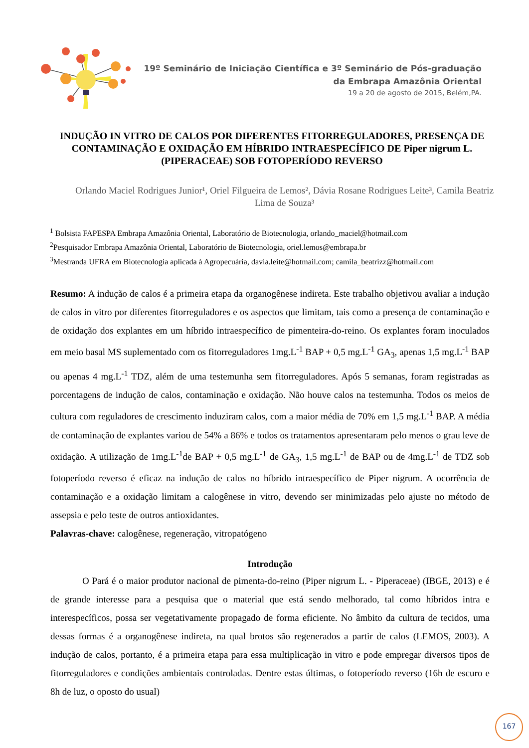19º Seminário de Iniciação Científica e 3º Seminário de Pós-graduação
da Embrapa Amazônia Oriental
19 a 20 de agosto de 2015, Belém,PA.
INDUÇÃO IN VITRO DE CALOS POR DIFERENTES FITORREGULADORES, PRESENÇA DE CONTAMINAÇÃO E OXIDAÇÃO EM HÍBRIDO INTRAESPECÍFICO DE Piper nigrum L. (PIPERACEAE) SOB FOTOPERÍODO REVERSO
Orlando Maciel Rodrigues Junior¹, Oriel Filgueira de Lemos², Dávia Rosane Rodrigues Leite³, Camila Beatriz Lima de Souza³
<sup>1</sup> Bolsista FAPESPA Embrapa Amazônia Oriental, Laboratório de Biotecnologia, orlando_maciel@hotmail.com
<sup>2</sup> Pesquisador Embrapa Amazônia Oriental, Laboratório de Biotecnologia, oriel.lemos@embrapa.br
<sup>3</sup> Mestranda UFRA em Biotecnologia aplicada à Agropecuária, davia.leite@hotmail.com; camila_beatrizz@hotmail.com
Resumo: A indução de calos é a primeira etapa da organogênese indireta. Este trabalho objetivou avaliar a indução de calos in vitro por diferentes fitorreguladores e os aspectos que limitam, tais como a presença de contaminação e de oxidação dos explantes em um híbrido intraespecífico de pimenteira-do-reino. Os explantes foram inoculados em meio basal MS suplementado com os fitorreguladores 1mg.L<sup>-1</sup> BAP + 0,5 mg.L<sup>-1</sup> GA<sub>3</sub>, apenas 1,5 mg.L<sup>-1</sup> BAP ou apenas 4 mg.L<sup>-1</sup> TDZ, além de uma testemunha sem fitorreguladores. Após 5 semanas, foram registradas as porcentagens de indução de calos, contaminação e oxidação. Não houve calos na testemunha. Todos os meios de cultura com reguladores de crescimento induziram calos, com a maior média de 70% em 1,5 mg.L<sup>-1</sup> BAP. A média de contaminação de explantes variou de 54% a 86% e todos os tratamentos apresentaram pelo menos o grau leve de oxidação. A utilização de 1mg.L<sup>-1</sup>de BAP + 0,5 mg.L<sup>-1</sup> de GA<sub>3</sub>, 1,5 mg.L<sup>-1</sup> de BAP ou de 4mg.L<sup>-1</sup> de TDZ sob fotoperíodo reverso é eficaz na indução de calos no híbrido intraespecífico de Piper nigrum. A ocorrência de contaminação e a oxidação limitam a calogênese in vitro, devendo ser minimizadas pelo ajuste no método de assepsia e pelo teste de outros antioxidantes.
Palavras-chave: calogênese, regeneração, vitropatógeno
Introdução
O Pará é o maior produtor nacional de pimenta-do-reino (Piper nigrum L. - Piperaceae) (IBGE, 2013) e é de grande interesse para a pesquisa que o material que está sendo melhorado, tal como híbridos intra e interespecíficos, possa ser vegetativamente propagado de forma eficiente. No âmbito da cultura de tecidos, uma dessas formas é a organogênese indireta, na qual brotos são regenerados a partir de calos (LEMOS, 2003). A indução de calos, portanto, é a primeira etapa para essa multiplicação in vitro e pode empregar diversos tipos de fitorreguladores e condições ambientais controladas. Dentre estas últimas, o fotoperíodo reverso (16h de escuro e 8h de luz, o oposto do usual)
167